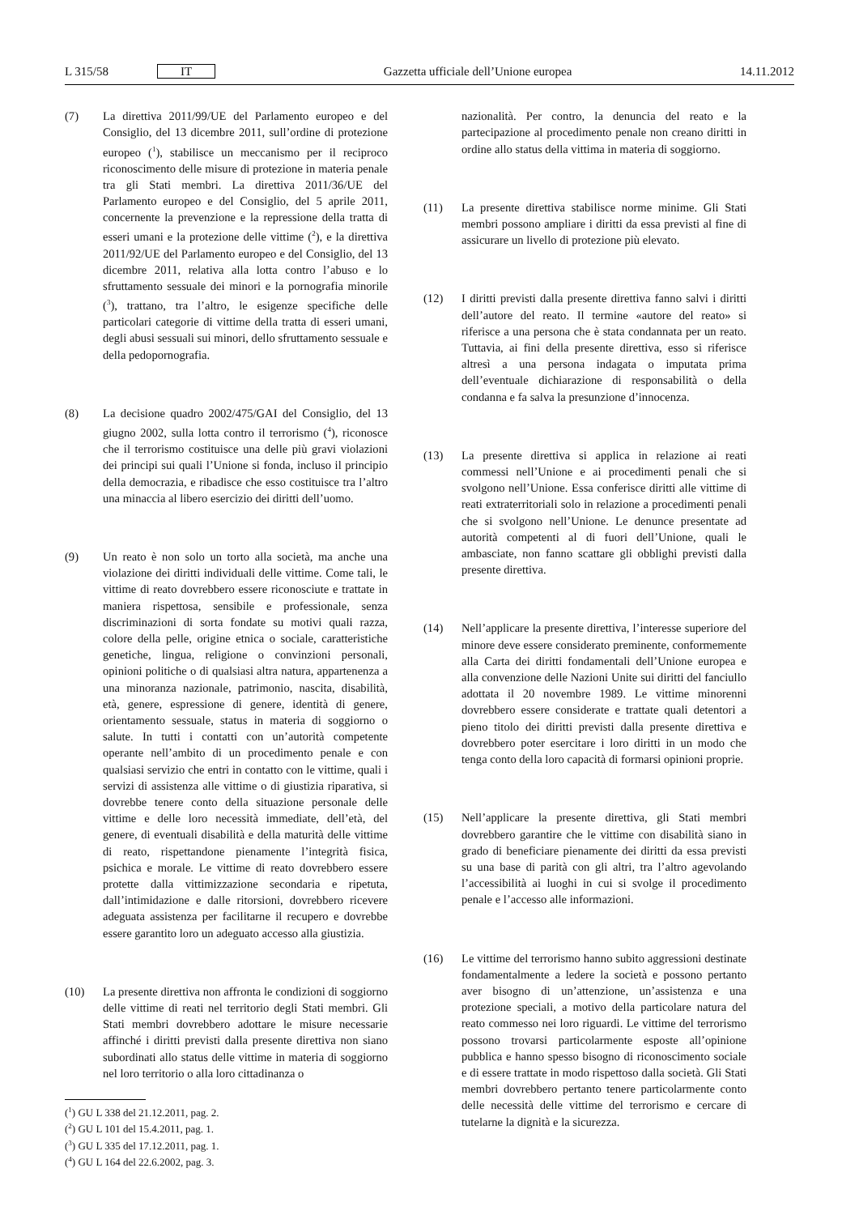L 315/58 IT
Gazzetta ufficiale dell’Unione europea 14.11.2012
(7) La direttiva 2011/99/UE del Parlamento europeo e del Consiglio, del 13 dicembre 2011, sull’ordine di protezione europeo (<sup>1</sup>), stabilisce un meccanismo per il reciproco riconoscimento delle misure di protezione in materia penale tra gli Stati membri. La direttiva 2011/36/UE del Parlamento europeo e del Consiglio, del 5 aprile 2011, concernente la prevenzione e la repressione della tratta di esseri umani e la protezione delle vittime (<sup>2</sup>), e la direttiva 2011/92/UE del Parlamento europeo e del Consiglio, del 13 dicembre 2011, relativa alla lotta contro l’abuso e lo sfruttamento sessuale dei minori e la pornografia minorile (<sup>3</sup>), trattano, tra l’altro, le esigenze specifiche delle particolari categorie di vittime della tratta di esseri umani, degli abusi sessuali sui minori, dello sfruttamento sessuale e della pedopornografia.
(8) La decisione quadro 2002/475/GAI del Consiglio, del 13 giugno 2002, sulla lotta contro il terrorismo (<sup>4</sup>), riconosce che il terrorismo costituisce una delle più gravi violazioni dei principi sui quali l’Unione si fonda, incluso il principio della democrazia, e ribadisce che esso costituisce tra l’altro una minaccia al libero esercizio dei diritti dell’uomo.
(9) Un reato è non solo un torto alla società, ma anche una violazione dei diritti individuali delle vittime. Come tali, le vittime di reato dovrebbero essere riconosciute e trattate in maniera rispettosa, sensibile e professionale, senza discriminazioni di sorta fondate su motivi quali razza, colore della pelle, origine etnica o sociale, caratteristiche genetiche, lingua, religione o convinzioni personali, opinioni politiche o di qualsiasi altra natura, appartenenza a una minoranza nazionale, patrimonio, nascita, disabilità, età, genere, espressione di genere, identità di genere, orientamento sessuale, status in materia di soggiorno o salute. In tutti i contatti con un’autorità competente operante nell’ambito di un procedimento penale e con qualsiasi servizio che entri in contatto con le vittime, quali i servizi di assistenza alle vittime o di giustizia riparativa, si dovrebbe tenere conto della situazione personale delle vittime e delle loro necessità immediate, dell’età, del genere, di eventuali disabilità e della maturità delle vittime di reato, rispettandone pienamente l’integrità fisica, psichica e morale. Le vittime di reato dovrebbero essere protette dalla vittimizzazione secondaria e ripetuta, dall’intimidazione e dalle ritorsioni, dovrebbero ricevere adeguata assistenza per facilitarne il recupero e dovrebbe essere garantito loro un adeguato accesso alla giustizia.
(10) La presente direttiva non affronta le condizioni di soggiorno delle vittime di reati nel territorio degli Stati membri. Gli Stati membri dovrebbero adottare le misure necessarie affinché i diritti previsti dalla presente direttiva non siano subordinati allo status delle vittime in materia di soggiorno nel loro territorio o alla loro cittadinanza o
(<sup>1</sup>) GU L 338 del 21.12.2011, pag. 2.
(<sup>2</sup>) GU L 101 del 15.4.2011, pag. 1.
(<sup>3</sup>) GU L 335 del 17.12.2011, pag. 1.
(<sup>4</sup>) GU L 164 del 22.6.2002, pag. 3.
nazionalità. Per contro, la denuncia del reato e la partecipazione al procedimento penale non creano diritti in ordine allo status della vittima in materia di soggiorno.
(11) La presente direttiva stabilisce norme minime. Gli Stati membri possono ampliare i diritti da essa previsti al fine di assicurare un livello di protezione più elevato.
(12) I diritti previsti dalla presente direttiva fanno salvi i diritti dell’autore del reato. Il termine «autore del reato» si riferisce a una persona che è stata condannata per un reato. Tuttavia, ai fini della presente direttiva, esso si riferisce altresì a una persona indagata o imputata prima dell’eventuale dichiarazione di responsabilità o della condanna e fa salva la presunzione d’innocenza.
(13) La presente direttiva si applica in relazione ai reati commessi nell’Unione e ai procedimenti penali che si svolgono nell’Unione. Essa conferisce diritti alle vittime di reati extraterritoriali solo in relazione a procedimenti penali che si svolgono nell’Unione. Le denunce presentate ad autorità competenti al di fuori dell’Unione, quali le ambasciate, non fanno scattare gli obblighi previsti dalla presente direttiva.
(14) Nell’applicare la presente direttiva, l’interesse superiore del minore deve essere considerato preminente, conformemente alla Carta dei diritti fondamentali dell’Unione europea e alla convenzione delle Nazioni Unite sui diritti del fanciullo adottata il 20 novembre 1989. Le vittime minorenni dovrebbero essere considerate e trattate quali detentori a pieno titolo dei diritti previsti dalla presente direttiva e dovrebbero poter esercitare i loro diritti in un modo che tenga conto della loro capacità di formarsi opinioni proprie.
(15) Nell’applicare la presente direttiva, gli Stati membri dovrebbero garantire che le vittime con disabilità siano in grado di beneficiare pienamente dei diritti da essa previsti su una base di parità con gli altri, tra l’altro agevolando l’accessibilità ai luoghi in cui si svolge il procedimento penale e l’accesso alle informazioni.
(16) Le vittime del terrorismo hanno subito aggressioni destinate fondamentalmente a ledere la società e possono pertanto aver bisogno di un’attenzione, un’assistenza e una protezione speciali, a motivo della particolare natura del reato commesso nei loro riguardi. Le vittime del terrorismo possono trovarsi particolarmente esposte all’opinione pubblica e hanno spesso bisogno di riconoscimento sociale e di essere trattate in modo rispettoso dalla società. Gli Stati membri dovrebbero pertanto tenere particolarmente conto delle necessità delle vittime del terrorismo e cercare di tutelarne la dignità e la sicurezza.